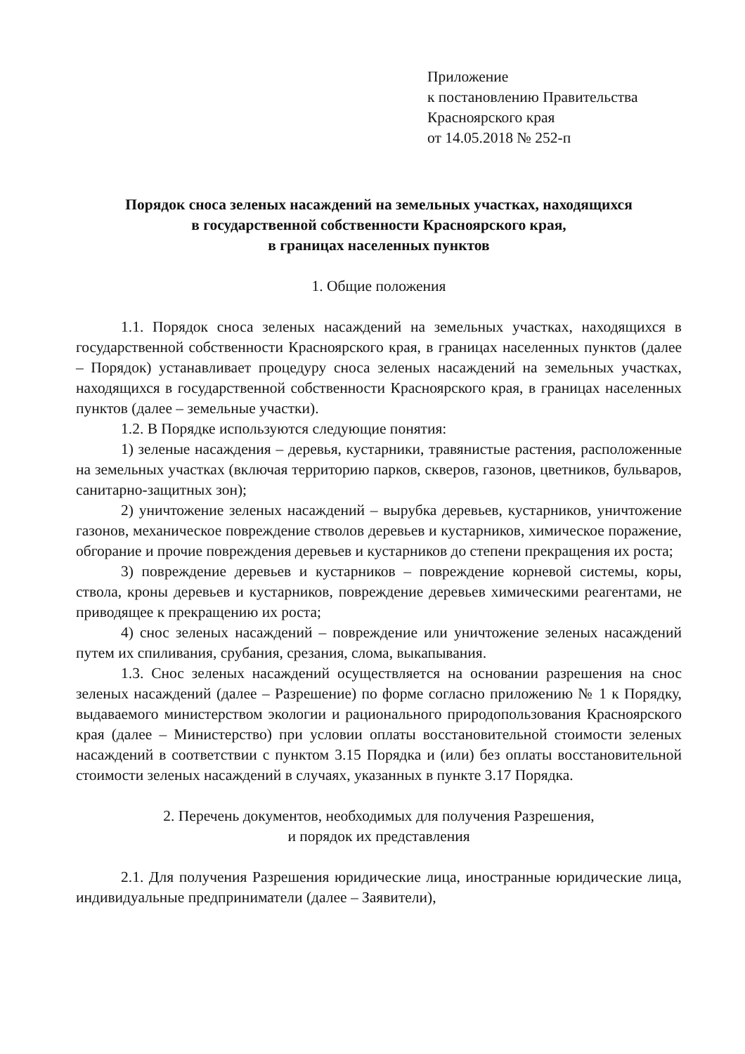Приложение
к постановлению Правительства
Красноярского края
от 14.05.2018 № 252-п
Порядок сноса зеленых насаждений на земельных участках, находящихся
в государственной собственности Красноярского края,
в границах населенных пунктов
1. Общие положения
1.1. Порядок сноса зеленых насаждений на земельных участках, находящихся в государственной собственности Красноярского края, в границах населенных пунктов (далее – Порядок) устанавливает процедуру сноса зеленых насаждений на земельных участках, находящихся в государственной собственности Красноярского края, в границах населенных пунктов (далее – земельные участки).
1.2. В Порядке используются следующие понятия:
1) зеленые насаждения – деревья, кустарники, травянистые растения, расположенные на земельных участках (включая территорию парков, скверов, газонов, цветников, бульваров, санитарно-защитных зон);
2) уничтожение зеленых насаждений – вырубка деревьев, кустарников, уничтожение газонов, механическое повреждение стволов деревьев и кустарников, химическое поражение, обгорание и прочие повреждения деревьев и кустарников до степени прекращения их роста;
3) повреждение деревьев и кустарников – повреждение корневой системы, коры, ствола, кроны деревьев и кустарников, повреждение деревьев химическими реагентами, не приводящее к прекращению их роста;
4) снос зеленых насаждений – повреждение или уничтожение зеленых насаждений путем их спиливания, срубания, срезания, слома, выкапывания.
1.3. Снос зеленых насаждений осуществляется на основании разрешения на снос зеленых насаждений (далее – Разрешение) по форме согласно приложению № 1 к Порядку, выдаваемого министерством экологии и рационального природопользования Красноярского края (далее – Министерство) при условии оплаты восстановительной стоимости зеленых насаждений в соответствии с пунктом 3.15 Порядка и (или) без оплаты восстановительной стоимости зеленых насаждений в случаях, указанных в пункте 3.17 Порядка.
2. Перечень документов, необходимых для получения Разрешения,
и порядок их представления
2.1. Для получения Разрешения юридические лица, иностранные юридические лица, индивидуальные предприниматели (далее – Заявители),